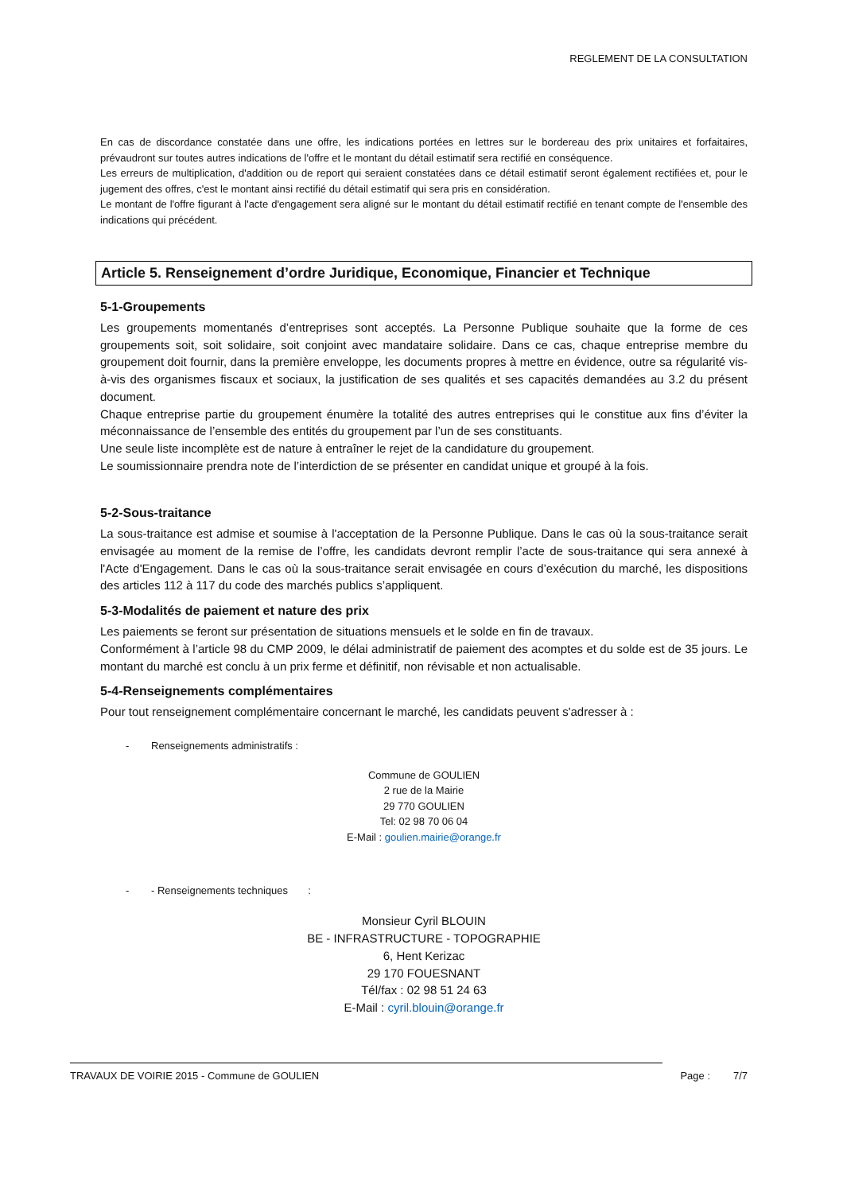REGLEMENT DE LA CONSULTATION
En cas de discordance constatée dans une offre, les indications portées en lettres sur le bordereau des prix unitaires et forfaitaires, prévaudront sur toutes autres indications de l'offre et le montant du détail estimatif sera rectifié en conséquence.
Les erreurs de multiplication, d'addition ou de report qui seraient constatées dans ce détail estimatif seront également rectifiées et, pour le jugement des offres, c'est le montant ainsi rectifié du détail estimatif qui sera pris en considération.
Le montant de l'offre figurant à l'acte d'engagement sera aligné sur le montant du détail estimatif rectifié en tenant compte de l'ensemble des indications qui précédent.
Article 5. Renseignement d’ordre Juridique, Economique, Financier et Technique
5-1-Groupements
Les groupements momentanés d’entreprises sont acceptés. La Personne Publique souhaite que la forme de ces groupements soit, soit solidaire, soit conjoint avec mandataire solidaire. Dans ce cas, chaque entreprise membre du groupement doit fournir, dans la première enveloppe, les documents propres à mettre en évidence, outre sa régularité vis-à-vis des organismes fiscaux et sociaux, la justification de ses qualités et ses capacités demandées au 3.2 du présent document.
Chaque entreprise partie du groupement énumère la totalité des autres entreprises qui le constitue aux fins d’éviter la méconnaissance de l’ensemble des entités du groupement par l’un de ses constituants.
Une seule liste incomplète est de nature à entraîner le rejet de la candidature du groupement.
Le soumissionnaire prendra note de l’interdiction de se présenter en candidat unique et groupé à la fois.
5-2-Sous-traitance
La sous-traitance est admise et soumise à l'acceptation de la Personne Publique. Dans le cas où la sous-traitance serait envisagée au moment de la remise de l’offre, les candidats devront remplir l’acte de sous-traitance qui sera annexé à l'Acte d'Engagement. Dans le cas où la sous-traitance serait envisagée en cours d’exécution du marché, les dispositions des articles 112 à 117 du code des marchés publics s’appliquent.
5-3-Modalités de paiement et nature des prix
Les paiements se feront sur présentation de situations mensuels et le solde en fin de travaux.
Conformément à l’article 98 du CMP 2009, le délai administratif de paiement des acomptes et du solde est de 35 jours. Le montant du marché est conclu à un prix ferme et définitif, non révisable et non actualisable.
5-4-Renseignements complémentaires
Pour tout renseignement complémentaire concernant le marché, les candidats peuvent s'adresser à :
- Renseignements administratifs :
Commune de GOULIEN
2 rue de la Mairie
29 770 GOULIEN
Tel: 02 98 70 06 04
E-Mail : goulien.mairie@orange.fr
- - Renseignements techniques :
Monsieur Cyril BLOUIN
BE - INFRASTRUCTURE - TOPOGRAPHIE
6, Hent Kerizac
29 170 FOUESNANT
Tél/fax : 02 98 51 24 63
E-Mail : cyril.blouin@orange.fr
TRAVAUX DE VOIRIE 2015 - Commune de GOULIEN Page : 7/7